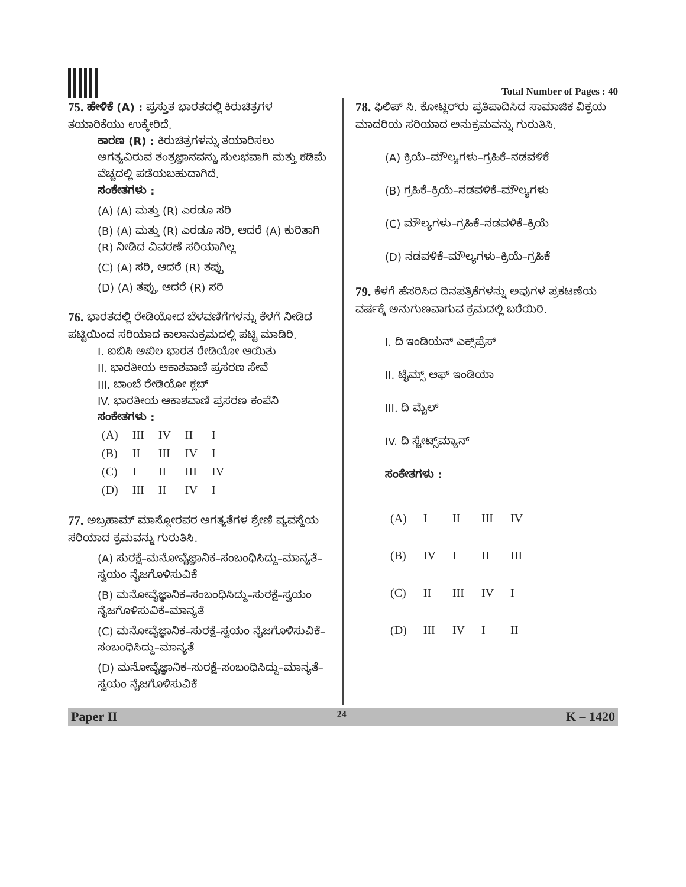Total Number of Pages : 40
75. ಹೇಳಿಕೆ (A) : ಪ್ರಸ್ತುತ ಭಾರತದಲ್ಲಿ ಕಿರುಚಿತ್ರಗಳ ತಯಾರಿಕೆಯು ಉಕ್ಕೇರಿದೆ.
ಕಾರಣ (R) : ಕಿರುಚಿತ್ರಗಳನ್ನು ತಯಾರಿಸಲು ಅಗತ್ಯವಿರುವ ತಂತ್ರಜ್ಞಾನವನ್ನು ಸುಲಭವಾಗಿ ಮತ್ತು ಕಡಿಮೆ ವೆಚ್ಚದಲ್ಲಿ ಪಡೆಯಬಹುದಾಗಿದೆ.
ಸಂಕೇತಗಳು :
(A) (A) ಮತ್ತು (R) ಎರಡೂ ಸರಿ
(B) (A) ಮತ್ತು (R) ಎರಡೂ ಸರಿ, ಆದರೆ (A) ಕುರಿತಾಗಿ (R) ನೀಡಿದ ವಿವರಣೆ ಸರಿಯಾಗಿಲ್ಲ
(C) (A) ಸರಿ, ಆದರೆ (R) ತಪ್ಪು
(D) (A) ತಪ್ಪು, ಆದರೆ (R) ಸರಿ
76. ಭಾರತದಲ್ಲಿ ರೇಡಿಯೋದ ಬೆಳವಣಿಗೆಗಳನ್ನು ಕೆಳಗೆ ನೀಡಿದ ಪಟ್ಟಿಯಿಂದ ಸರಿಯಾದ ಕಾಲಾನುಕ್ರಮದಲ್ಲಿ ಪಟ್ಟಿ ಮಾಡಿರಿ.
I. ಐಬಿಸಿ ಅಖಿಲ ಭಾರತ ರೇಡಿಯೋ ಆಯಿತು
II. ಭಾರತೀಯ ಆಕಾಶವಾಣಿ ಪ್ರಸರಣ ಸೇವೆ
III. ಬಾಂಬೆ ರೇಡಿಯೋ ಕ್ಲಬ್
IV. ಭಾರತೀಯ ಆಕಾಶವಾಣಿ ಪ್ರಸರಣ ಕಂಪೆನಿ
ಸಂಕೇತಗಳು :
| (A) | III | IV | II | I |
| (B) | II | III | IV | I |
| (C) | I | II | III | IV |
| (D) | III | II | IV | I |
77. ಅಬ್ರಹಾಮ್ ಮಾಸ್ಲೋರವರ ಅಗತ್ಯತೆಗಳ ಶ್ರೇಣಿ ವ್ಯವಸ್ಥೆಯ ಸರಿಯಾದ ಕ್ರಮವನ್ನು ಗುರುತಿಸಿ.
(A) ಸುರಕ್ಷೆ–ಮನೋವೈಜ್ಞಾನಿಕ–ಸಂಬಂಧಿಸಿದ್ದು–ಮಾನ್ಯತೆ–ಸ್ವಯಂ ನೈಜಗೊಳಿಸುವಿಕೆ
(B) ಮನೋವೈಜ್ಞಾನಿಕ–ಸಂಬಂಧಿಸಿದ್ದು–ಸುರಕ್ಷೆ–ಸ್ವಯಂ ನೈಜಗೊಳಿಸುವಿಕೆ–ಮಾನ್ಯತೆ
(C) ಮನೋವೈಜ್ಞಾನಿಕ–ಸುರಕ್ಷೆ–ಸ್ವಯಂ ನೈಜಗೊಳಿಸುವಿಕೆ–ಸಂಬಂಧಿಸಿದ್ದು–ಮಾನ್ಯತೆ
(D) ಮನೋವೈಜ್ಞಾನಿಕ–ಸುರಕ್ಷೆ–ಸಂಬಂಧಿಸಿದ್ದು–ಮಾನ್ಯತೆ–ಸ್ವಯಂ ನೈಜಗೊಳಿಸುವಿಕೆ
78. ಫಿಲಿಪ್ ಸಿ. ಕೋಟ್ಲರ್‌ರು ಪ್ರತಿಪಾದಿಸಿದ ಸಾಮಾಜಿಕ ವಿಕ್ರಯ ಮಾದರಿಯ ಸರಿಯಾದ ಅನುಕ್ರಮವನ್ನು ಗುರುತಿಸಿ.
(A) ಕ್ರಿಯೆ–ಮೌಲ್ಯಗಳು–ಗ್ರಹಿಕೆ–ನಡವಳಿಕೆ
(B) ಗ್ರಹಿಕೆ–ಕ್ರಿಯೆ–ನಡವಳಿಕೆ–ಮೌಲ್ಯಗಳು
(C) ಮೌಲ್ಯಗಳು–ಗ್ರಹಿಕೆ–ನಡವಳಿಕೆ–ಕ್ರಿಯೆ
(D) ನಡವಳಿಕೆ–ಮೌಲ್ಯಗಳು–ಕ್ರಿಯೆ–ಗ್ರಹಿಕೆ
79. ಕೆಳಗೆ ಹೆಸರಿಸಿದ ದಿನಪತ್ರಿಕೆಗಳನ್ನು ಅವುಗಳ ಪ್ರಕಟಣೆಯ ವರ್ಷಕ್ಕೆ ಅನುಗುಣವಾಗುವ ಕ್ರಮದಲ್ಲಿ ಬರೆಯಿರಿ.
I. ದಿ ಇಂಡಿಯನ್ ಎಕ್ಸ್‌ಪ್ರೆಸ್
II. ಟೈಮ್ಸ್ ಆಫ್ ಇಂಡಿಯಾ
III. ದಿ ಮೈಲ್
IV. ದಿ ಸ್ಟೇಟ್ಸ್‌ಮ್ಯಾನ್
ಸಂಕೇತಗಳು :
| (A) | I | II | III | IV |
| (B) | IV | I | II | III |
| (C) | II | III | IV | I |
| (D) | III | IV | I | II |
Paper II 24 K – 1420